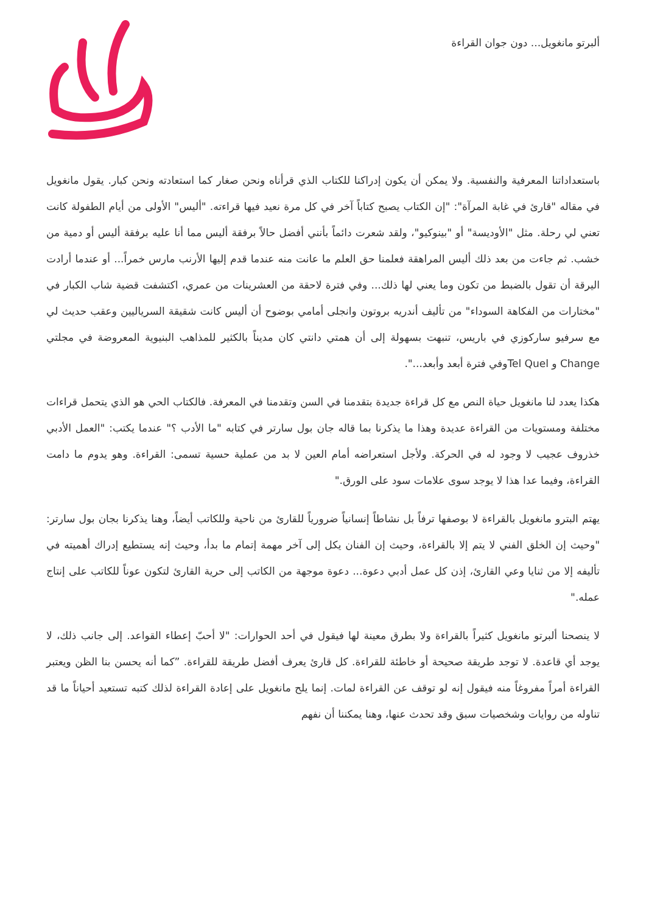ألبرتو مانغويل... دون جوان القراءة
باستعداداتنا المعرفية والنفسية. ولا يمكن أن يكون إدراكنا للكتاب الذي قرأناه ونحن صغار كما استعادته ونحن كبار. يقول مانغويل في مقاله "قارئ في غابة المرآة": "إن الكتاب يصبح كتاباً آخر في كل مرة نعيد فيها قراءته. "أليس" الأولى من أيام الطفولة كانت تعني لي رحلة. مثل "الأوديسة" أو "بينوكيو"، ولقد شعرت دائماً بأنني أفضل حالاً برفقة أليس مما أنا عليه برفقة أليس أو دمية من خشب. ثم جاءت من بعد ذلك أليس المراهقة فعلمنا حق العلم ما عانت منه عندما قدم إليها الأرنب مارس خمراً... أو عندما أرادت اليرقة أن تقول بالضبط من تكون وما يعني لها ذلك... وفي فترة لاحقة من العشرينات من عمري، اكتشفت قضية شاب الكبار في "مختارات من الفكاهة السوداء" من تأليف أندريه بروتون وانجلى أمامي بوضوح أن أليس كانت شقيقة السرياليين وعقب حديث لي مع سرفيو ساركوزي في باريس، تنبهت بسهولة إلى أن همتي دانتي كان مديناً بالكثير للمذاهب البنيوية المعروضة في مجلتي Change و Tel Quelوفي فترة أبعد وأبعد...".
هكذا يعدد لنا مانغويل حياة النص مع كل قراءة جديدة بتقدمنا في السن وتقدمنا في المعرفة. فالكتاب الحي هو الذي يتحمل قراءات مختلفة ومستويات من القراءة عديدة وهذا ما يذكرنا بما قاله جان بول سارتر في كتابه "ما الأدب ؟" عندما يكتب: "العمل الأدبي خذروف عجيب لا وجود له في الحركة. ولأجل استعراضه أمام العين لا بد من عملية حسية تسمى: القراءة. وهو يدوم ما دامت القراءة، وفيما عدا هذا لا يوجد سوى علامات سود على الورق."
يهتم البترو مانغويل بالقراءة لا بوصفها ترفاً بل نشاطاً إنسانياً ضرورياً للقارئ من ناحية وللكاتب أيضاً، وهنا يذكرنا بجان بول سارتر: "وحيث إن الخلق الفني لا يتم إلا بالقراءة، وحيث إن الفنان يكل إلى آخر مهمة إتمام ما بدأ، وحيث إنه يستطيع إدراك أهميته في تأليفه إلا من ثنايا وعي القارئ، إذن كل عمل أدبي دعوة... دعوة موجهة من الكاتب إلى حرية القارئ لتكون عوناً للكاتب على إنتاج عمله."
لا ينصحنا ألبرتو مانغويل كثيراً بالقراءة ولا بطرق معينة لها فيقول في أحد الحوارات: "لا أحبّ إعطاء القواعد. إلى جانب ذلك، لا يوجد أي قاعدة. لا توجد طريقة صحيحة أو خاطئة للقراءة. كل قارئ يعرف أفضل طريقة للقراءة. ”كما أنه يحسن بنا الظن ويعتبر القراءة أمراً مفروغاً منه فيقول إنه لو توقف عن القراءة لمات. إنما يلح مانغويل على إعادة القراءة لذلك كتبه تستعيد أحياناً ما قد تناوله من روايات وشخصيات سبق وقد تحدث عنها، وهنا يمكننا أن نفهم